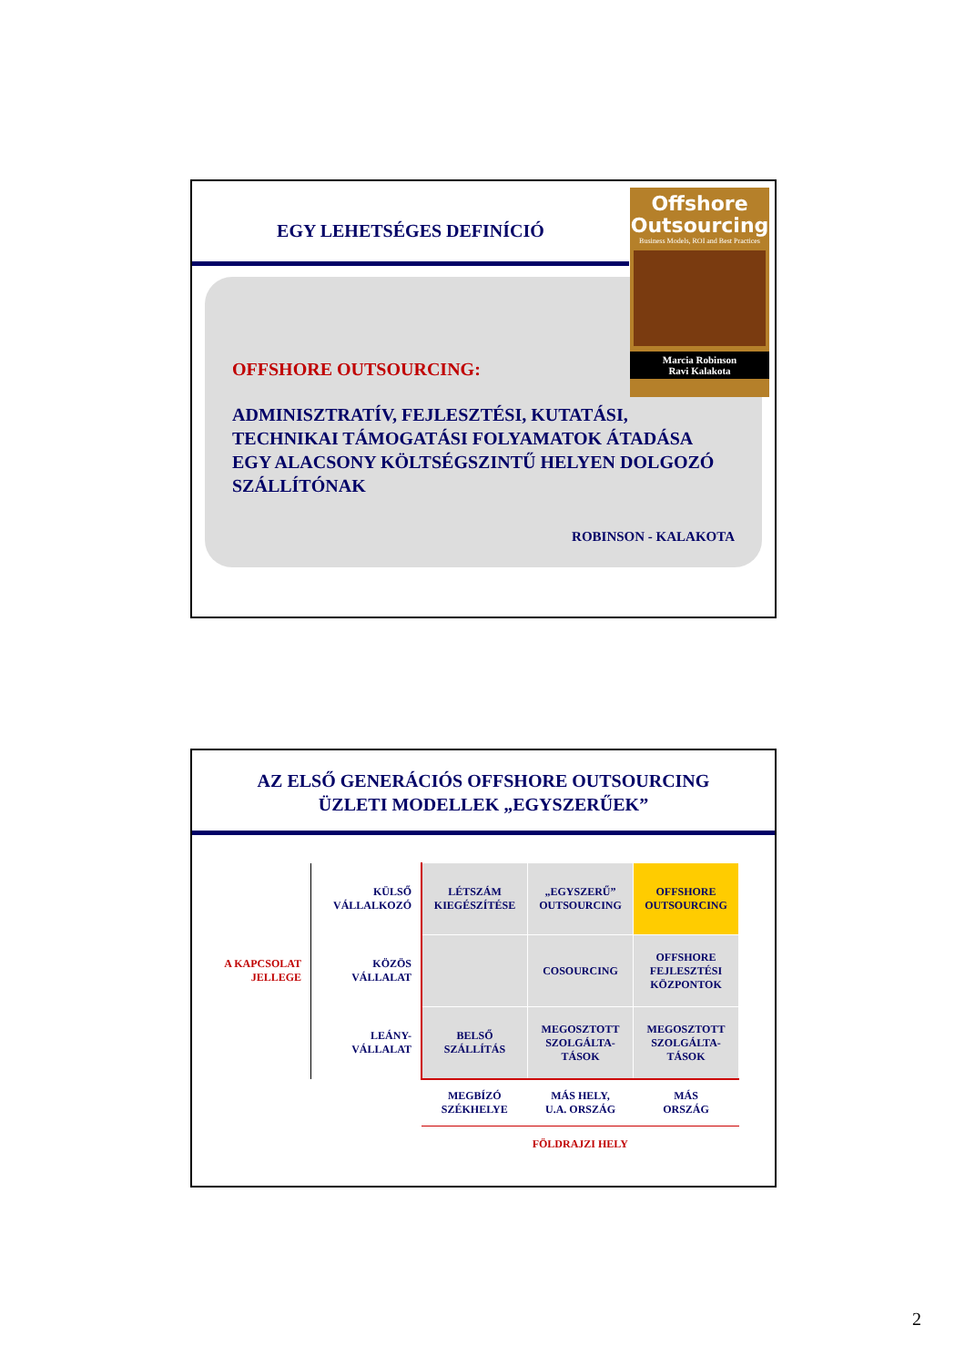EGY LEHETSÉGES DEFINÍCIÓ
Offshore
Outsourcing
Business Models, ROI and Best Practices
Marcia Robinson
Ravi Kalakota
OFFSHORE OUTSOURCING:
ADMINISZTRATÍV, FEJLESZTÉSI, KUTATÁSI, TECHNIKAI TÁMOGATÁSI FOLYAMATOK ÁTADÁSA EGY ALACSONY KÖLTSÉGSZINTŰ HELYEN DOLGOZÓ SZÁLLÍTÓNAK
ROBINSON - KALAKOTA
AZ ELSŐ GENERÁCIÓS OFFSHORE OUTSOURCING
ÜZLETI MODELLEK „EGYSZERŰEK”
| A KAPCSOLAT JELLEGE | KÜLSŐ VÁLLALKOZÓ | LÉTSZÁM KIEGÉSZÍTÉSE | „EGYSZERŰ” OUTSOURCING | OFFSHORE OUTSOURCING |
| | KÖZÖS VÁLLALAT | | COSOURCING | OFFSHORE FEJLESZTÉSI KÖZPONTOK |
| | LEÁNY- VÁLLALAT | BELSŐ SZÁLLÍTÁS | MEGOSZTOTT SZOLGÁLTA- TÁSOK | MEGOSZTOTT SZOLGÁLTA- TÁSOK |
| | | MEGBÍZÓ SZÉKHELYE | MÁS HELY, U.A. ORSZÁG | MÁS ORSZÁG |
| | | FÖLDRAJZI HELY | | |
2